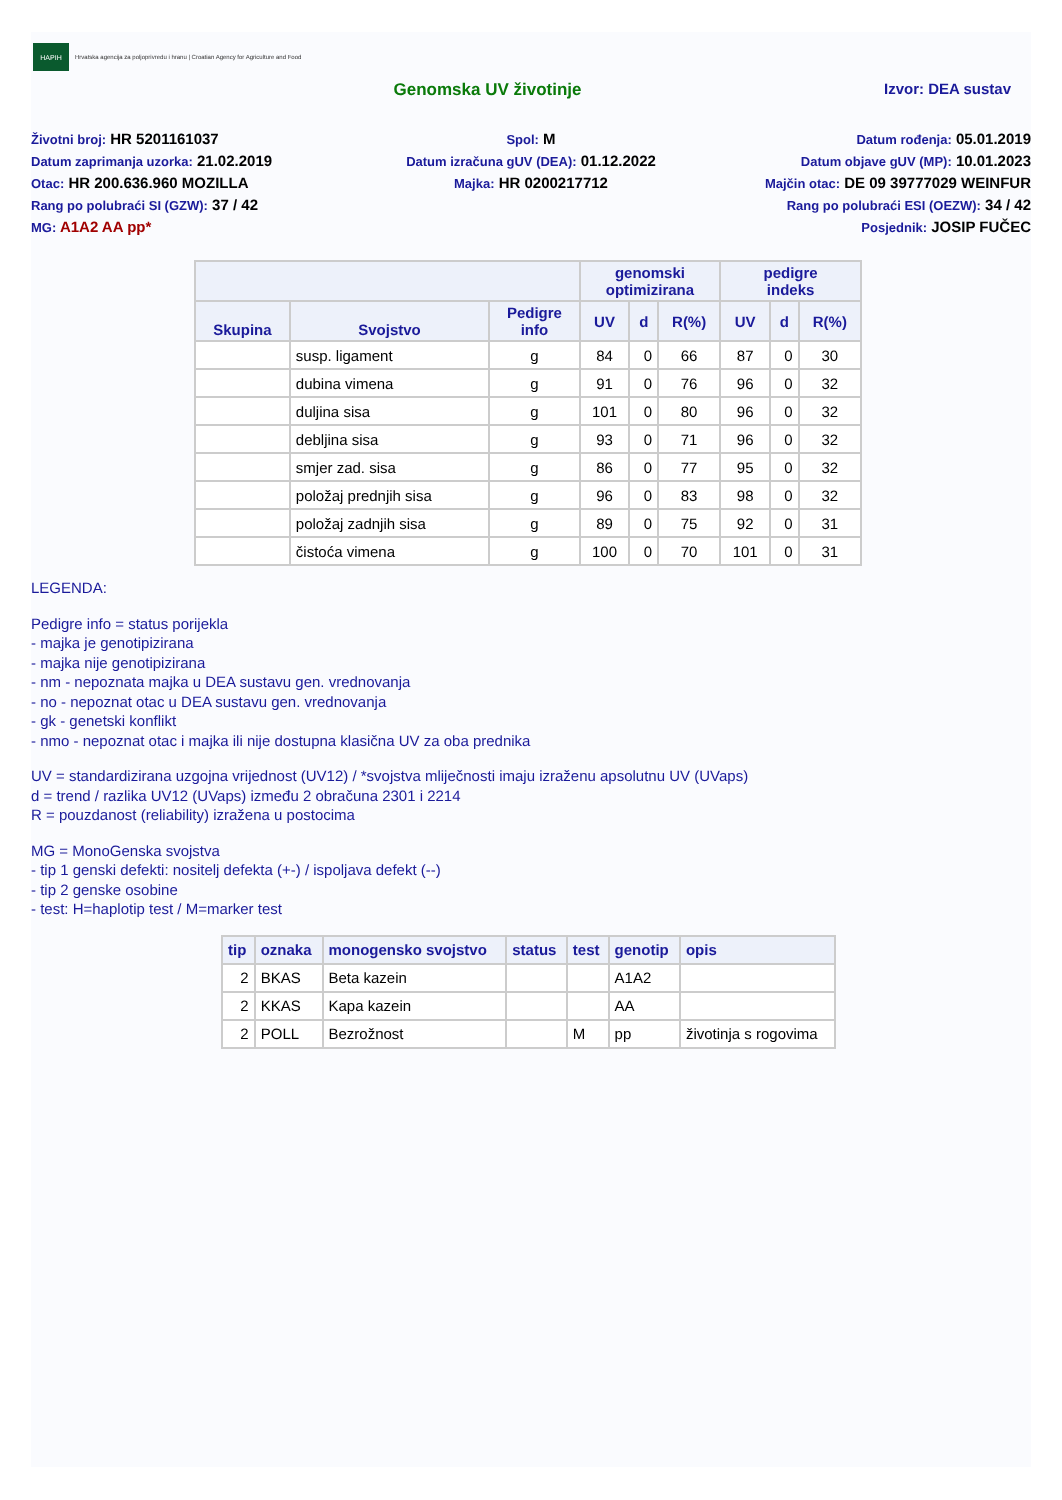HAPIH
Hrvatska agencija za poljoprivredu i hranu | Croatian Agency for Agriculture and Food
Genomska UV životinje Izvor: DEA sustav
Životni broj: HR 5201161037
Datum zaprimanja uzorka: 21.02.2019
Otac: HR 200.636.960 MOZILLA
Rang po polubraći SI (GZW): 37 / 42
MG: A1A2 AA pp*
Spol: M
Datum izračuna gUV (DEA): 01.12.2022
Majka: HR 0200217712
Datum rođenja: 05.01.2019
Datum objave gUV (MP): 10.01.2023
Majčin otac: DE 09 39777029 WEINFUR
Rang po polubraći ESI (OEZW): 34 / 42
Posjednik: JOSIP FUČEC
| | | | genomski optimizirana | | | pedigre indeks | | |
| --- | --- | --- | --- | --- | --- | --- | --- | --- |
| Skupina | Svojstvo | Pedigre info | UV | d | R(%) | UV | d | R(%) |
| | susp. ligament | g | 84 | 0 | 66 | 87 | 0 | 30 |
| | dubina vimena | g | 91 | 0 | 76 | 96 | 0 | 32 |
| | duljina sisa | g | 101 | 0 | 80 | 96 | 0 | 32 |
| | debljina sisa | g | 93 | 0 | 71 | 96 | 0 | 32 |
| | smjer zad. sisa | g | 86 | 0 | 77 | 95 | 0 | 32 |
| | položaj prednjih sisa | g | 96 | 0 | 83 | 98 | 0 | 32 |
| | položaj zadnjih sisa | g | 89 | 0 | 75 | 92 | 0 | 31 |
| | čistoća vimena | g | 100 | 0 | 70 | 101 | 0 | 31 |
LEGENDA:
Pedigre info = status porijekla
- majka je genotipizirana
- majka nije genotipizirana
- nm - nepoznata majka u DEA sustavu gen. vrednovanja
- no - nepoznat otac u DEA sustavu gen. vrednovanja
- gk - genetski konflikt
- nmo - nepoznat otac i majka ili nije dostupna klasična UV za oba prednika
UV = standardizirana uzgojna vrijednost (UV12) / *svojstva mliječnosti imaju izraženu apsolutnu UV (UVaps)
d = trend / razlika UV12 (UVaps) između 2 obračuna 2301 i 2214
R = pouzdanost (reliability) izražena u postocima
MG = MonoGenska svojstva
- tip 1 genski defekti: nositelj defekta (+-) / ispoljava defekt (--)
- tip 2 genske osobine
- test: H=haplotip test / M=marker test
| tip | oznaka | monogensko svojstvo | status | test | genotip | opis |
| --- | --- | --- | --- | --- | --- | --- |
| 2 | BKAS | Beta kazein | | | A1A2 | |
| 2 | KKAS | Kapa kazein | | | AA | |
| 2 | POLL | Bezrožnost | | M | pp | životinja s rogovima |